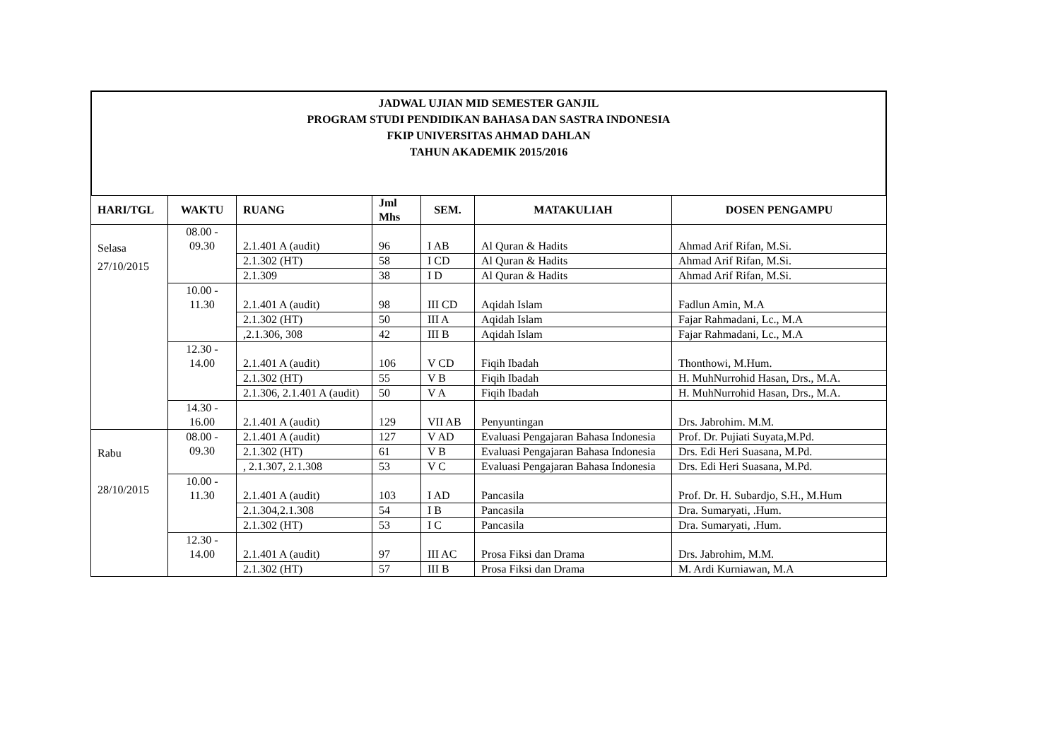JADWAL UJIAN MID SEMESTER GANJIL
PROGRAM STUDI PENDIDIKAN BAHASA DAN SASTRA INDONESIA
FKIP UNIVERSITAS AHMAD DAHLAN
TAHUN AKADEMIK 2015/2016
| HARI/TGL | WAKTU | RUANG | Jml Mhs | SEM. | MATAKULIAH | DOSEN PENGAMPU |
| --- | --- | --- | --- | --- | --- | --- |
| Selasa 27/10/2015 | 08.00 - 09.30 | 2.1.401 A (audit) | 96 | I AB | Al Quran & Hadits | Ahmad Arif Rifan, M.Si. |
| | | 2.1.302 (HT) | 58 | I CD | Al Quran & Hadits | Ahmad Arif Rifan, M.Si. |
| | | 2.1.309 | 38 | I D | Al Quran & Hadits | Ahmad Arif Rifan, M.Si. |
| | 10.00 - 11.30 | 2.1.401 A (audit) | 98 | III CD | Aqidah Islam | Fadlun Amin, M.A |
| | | 2.1.302 (HT) | 50 | III A | Aqidah Islam | Fajar Rahmadani, Lc., M.A |
| | | ,2.1.306, 308 | 42 | III B | Aqidah Islam | Fajar Rahmadani, Lc., M.A |
| | 12.30 - 14.00 | 2.1.401 A (audit) | 106 | V CD | Fiqih Ibadah | Thonthowi, M.Hum. |
| | | 2.1.302 (HT) | 55 | V B | Fiqih Ibadah | H. MuhNurrohid Hasan, Drs., M.A. |
| | | 2.1.306, 2.1.401 A (audit) | 50 | V A | Fiqih Ibadah | H. MuhNurrohid Hasan, Drs., M.A. |
| | 14.30 - 16.00 | 2.1.401 A (audit) | 129 | VII AB | Penyuntingan | Drs. Jabrohim. M.M. |
| Rabu 28/10/2015 | 08.00 - 09.30 | 2.1.401 A (audit) | 127 | V AD | Evaluasi Pengajaran Bahasa Indonesia | Prof. Dr. Pujiati Suyata,M.Pd. |
| | | 2.1.302 (HT) | 61 | V B | Evaluasi Pengajaran Bahasa Indonesia | Drs. Edi Heri Suasana, M.Pd. |
| | | , 2.1.307, 2.1.308 | 53 | V C | Evaluasi Pengajaran Bahasa Indonesia | Drs. Edi Heri Suasana, M.Pd. |
| | 10.00 - 11.30 | 2.1.401 A (audit) | 103 | I AD | Pancasila | Prof. Dr. H. Subardjo, S.H., M.Hum |
| | | 2.1.304,2.1.308 | 54 | I B | Pancasila | Dra. Sumaryati, .Hum. |
| | | 2.1.302 (HT) | 53 | I C | Pancasila | Dra. Sumaryati, .Hum. |
| | 12.30 - 14.00 | 2.1.401 A (audit) | 97 | III AC | Prosa Fiksi dan Drama | Drs. Jabrohim, M.M. |
| | | 2.1.302 (HT) | 57 | III B | Prosa Fiksi dan Drama | M. Ardi Kurniawan, M.A |